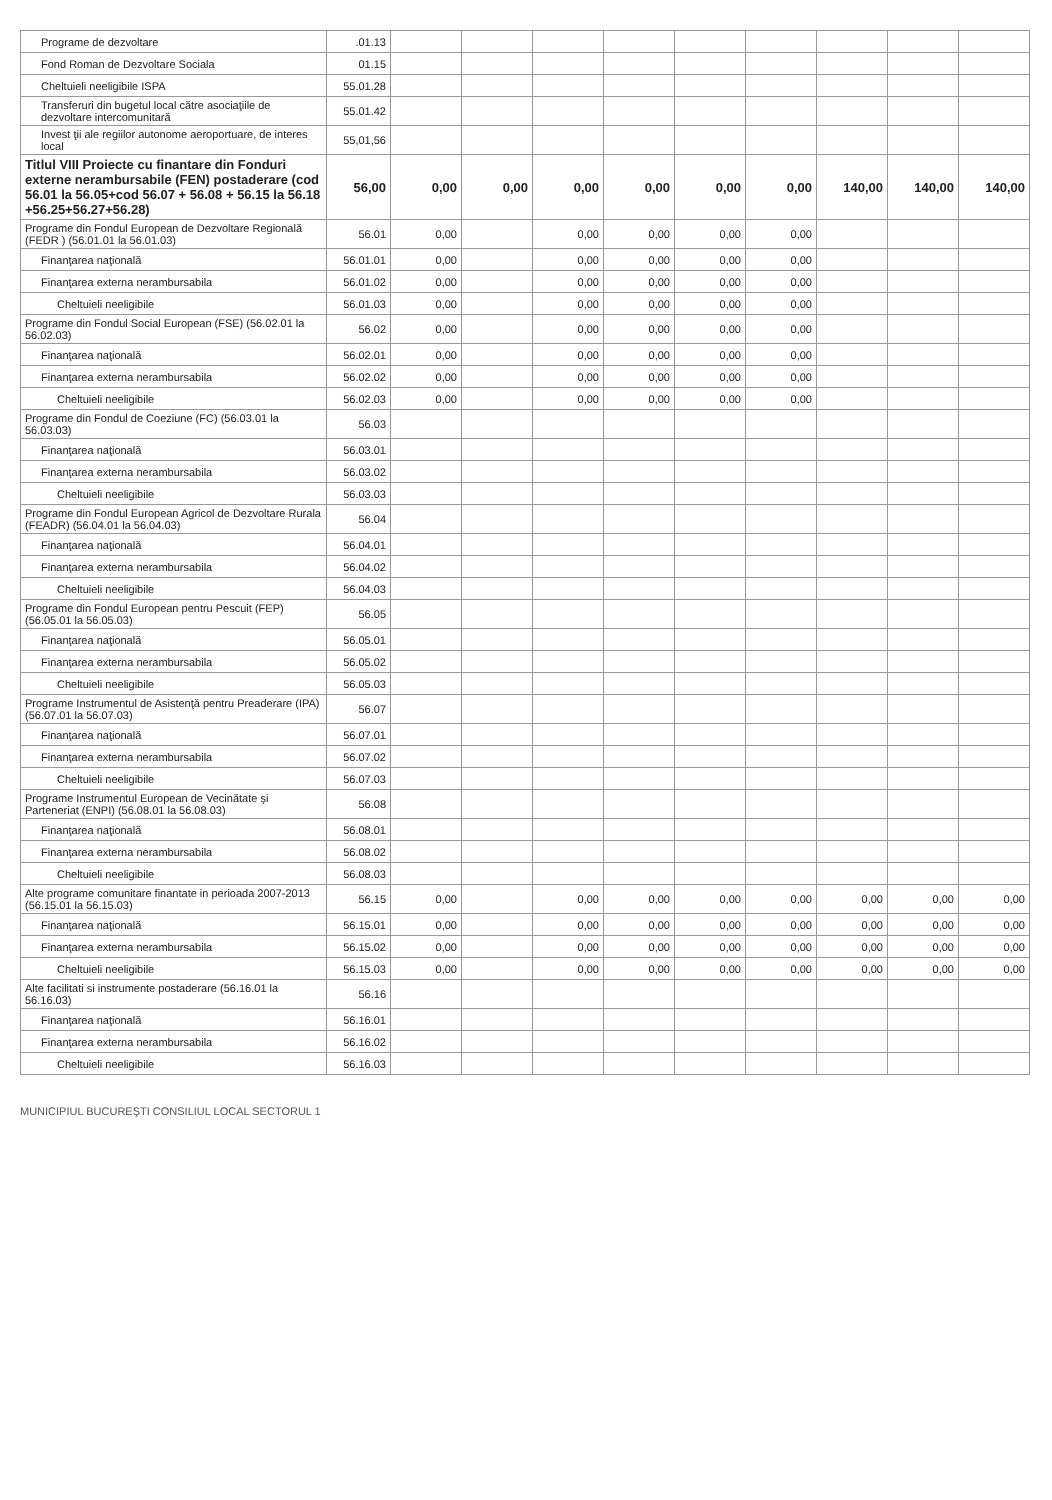| Programe de dezvoltare | .01.13 | | | | | | | | | |
| Fond Roman de Dezvoltare Sociala | 01.15 | | | | | | | | | |
| Cheltuieli neeligibile ISPA | 55.01.28 | | | | | | | | | |
| Transferuri din bugetul local către asociaţiile de dezvoltare intercomunitară | 55.01.42 | | | | | | | | | |
| Invest ţii ale regiilor autonome aeroportuare, de interes local | 55,01,56 | | | | | | | | | |
| Titlul VIII Proiecte cu finantare din Fonduri externe nerambursabile (FEN) postaderare (cod 56.01 la 56.05+cod 56.07 + 56.08 + 56.15 la 56.18 +56.25+56.27+56.28) | 56,00 | 0,00 | 0,00 | 0,00 | 0,00 | 0,00 | 0,00 | 140,00 | 140,00 | 140,00 |
| Programe din Fondul European de Dezvoltare Regională (FEDR ) (56.01.01 la 56.01.03) | 56.01 | 0,00 | | 0,00 | 0,00 | 0,00 | 0,00 | | | |
| Finanţarea naţională | 56.01.01 | 0,00 | | 0,00 | 0,00 | 0,00 | 0,00 | | | |
| Finanţarea externa nerambursabila | 56.01.02 | 0,00 | | 0,00 | 0,00 | 0,00 | 0,00 | | | |
| Cheltuieli neeligibile | 56.01.03 | 0,00 | | 0,00 | 0,00 | 0,00 | 0,00 | | | |
| Programe din Fondul Social European (FSE) (56.02.01 la 56.02.03) | 56.02 | 0,00 | | 0,00 | 0,00 | 0,00 | 0,00 | | | |
| Finanţarea naţională | 56.02.01 | 0,00 | | 0,00 | 0,00 | 0,00 | 0,00 | | | |
| Finanţarea externa nerambursabila | 56.02.02 | 0,00 | | 0,00 | 0,00 | 0,00 | 0,00 | | | |
| Cheltuieli neeligibile | 56.02.03 | 0,00 | | 0,00 | 0,00 | 0,00 | 0,00 | | | |
| Programe din Fondul de Coeziune (FC) (56.03.01 la 56.03.03) | 56.03 | | | | | | | | | |
| Finanţarea naţională | 56.03.01 | | | | | | | | | |
| Finanţarea externa nerambursabila | 56.03.02 | | | | | | | | | |
| Cheltuieli neeligibile | 56.03.03 | | | | | | | | | |
| Programe din Fondul European Agricol de Dezvoltare Rurala (FEADR) (56.04.01 la 56.04.03) | 56.04 | | | | | | | | | |
| Finanţarea naţională | 56.04.01 | | | | | | | | | |
| Finanţarea externa nerambursabila | 56.04.02 | | | | | | | | | |
| Cheltuieli neeligibile | 56.04.03 | | | | | | | | | |
| Programe din Fondul European pentru Pescuit (FEP) (56.05.01 la 56.05.03) | 56.05 | | | | | | | | | |
| Finanţarea naţională | 56.05.01 | | | | | | | | | |
| Finanţarea externa nerambursabila | 56.05.02 | | | | | | | | | |
| Cheltuieli neeligibile | 56.05.03 | | | | | | | | | |
| Programe Instrumentul de Asistenţă pentru Preaderare (IPA) (56.07.01 la 56.07.03) | 56.07 | | | | | | | | | |
| Finanţarea naţională | 56.07.01 | | | | | | | | | |
| Finanţarea externa nerambursabila | 56.07.02 | | | | | | | | | |
| Cheltuieli neeligibile | 56.07.03 | | | | | | | | | |
| Programe Instrumentul European de Vecinătate şi Parteneriat (ENPI) (56.08.01 la 56.08.03) | 56.08 | | | | | | | | | |
| Finanţarea naţională | 56.08.01 | | | | | | | | | |
| Finanţarea externa nerambursabila | 56.08.02 | | | | | | | | | |
| Cheltuieli neeligibile | 56.08.03 | | | | | | | | | |
| Alte programe comunitare finantate in perioada 2007-2013 (56.15.01 la 56.15.03) | 56.15 | 0,00 | | 0,00 | 0,00 | 0,00 | 0,00 | 0,00 | 0,00 | 0,00 |
| Finanţarea naţională | 56.15.01 | 0,00 | | 0,00 | 0,00 | 0,00 | 0,00 | 0,00 | 0,00 | 0,00 |
| Finanţarea externa nerambursabila | 56.15.02 | 0,00 | | 0,00 | 0,00 | 0,00 | 0,00 | 0,00 | 0,00 | 0,00 |
| Cheltuieli neeligibile | 56.15.03 | 0,00 | | 0,00 | 0,00 | 0,00 | 0,00 | 0,00 | 0,00 | 0,00 |
| Alte facilitati si instrumente postaderare (56.16.01 la 56.16.03) | 56.16 | | | | | | | | | |
| Finanţarea naţională | 56.16.01 | | | | | | | | | |
| Finanţarea externa nerambursabila | 56.16.02 | | | | | | | | | |
| Cheltuieli neeligibile | 56.16.03 | | | | | | | | | |
MUNICIPIUL BUCUREŞTI CONSILIUL LOCAL SECTORUL 1